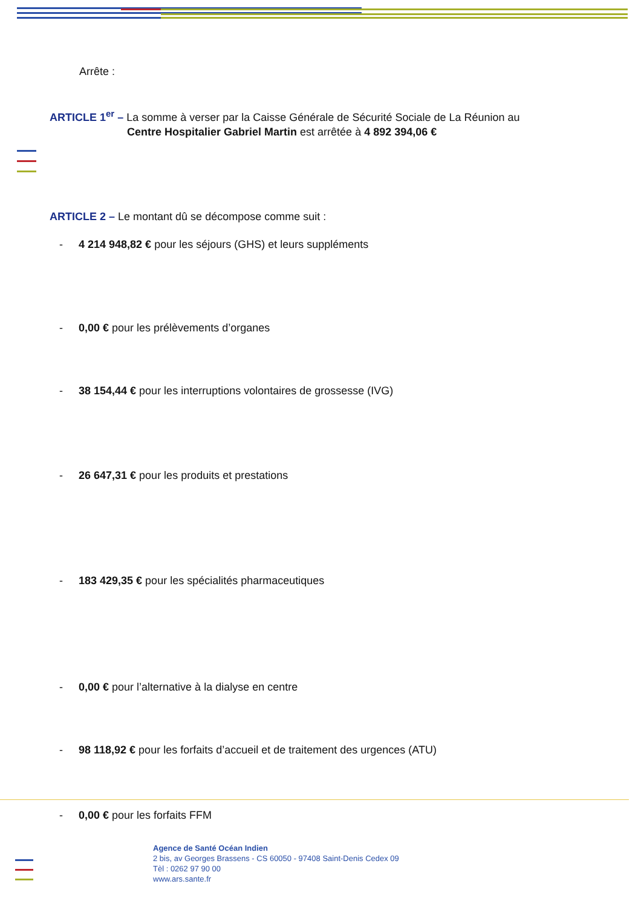Arrête :
ARTICLE 1<sup>er</sup> – La somme à verser par la Caisse Générale de Sécurité Sociale de La Réunion au
Centre Hospitalier Gabriel Martin est arrêtée à 4 892 394,06 €
ARTICLE 2 – Le montant dû se décompose comme suit :
- 4 214 948,82 € pour les séjours (GHS) et leurs suppléments
- 0,00 € pour les prélèvements d’organes
- 38 154,44 € pour les interruptions volontaires de grossesse (IVG)
- 26 647,31 € pour les produits et prestations
- 183 429,35 € pour les spécialités pharmaceutiques
- 0,00 € pour l’alternative à la dialyse en centre
- 98 118,92 € pour les forfaits d’accueil et de traitement des urgences (ATU)
- 0,00 € pour les forfaits FFM
Agence de Santé Océan Indien
2 bis, av Georges Brassens - CS 60050 - 97408 Saint-Denis Cedex 09
Tèl : 0262 97 90 00
www.ars.sante.fr